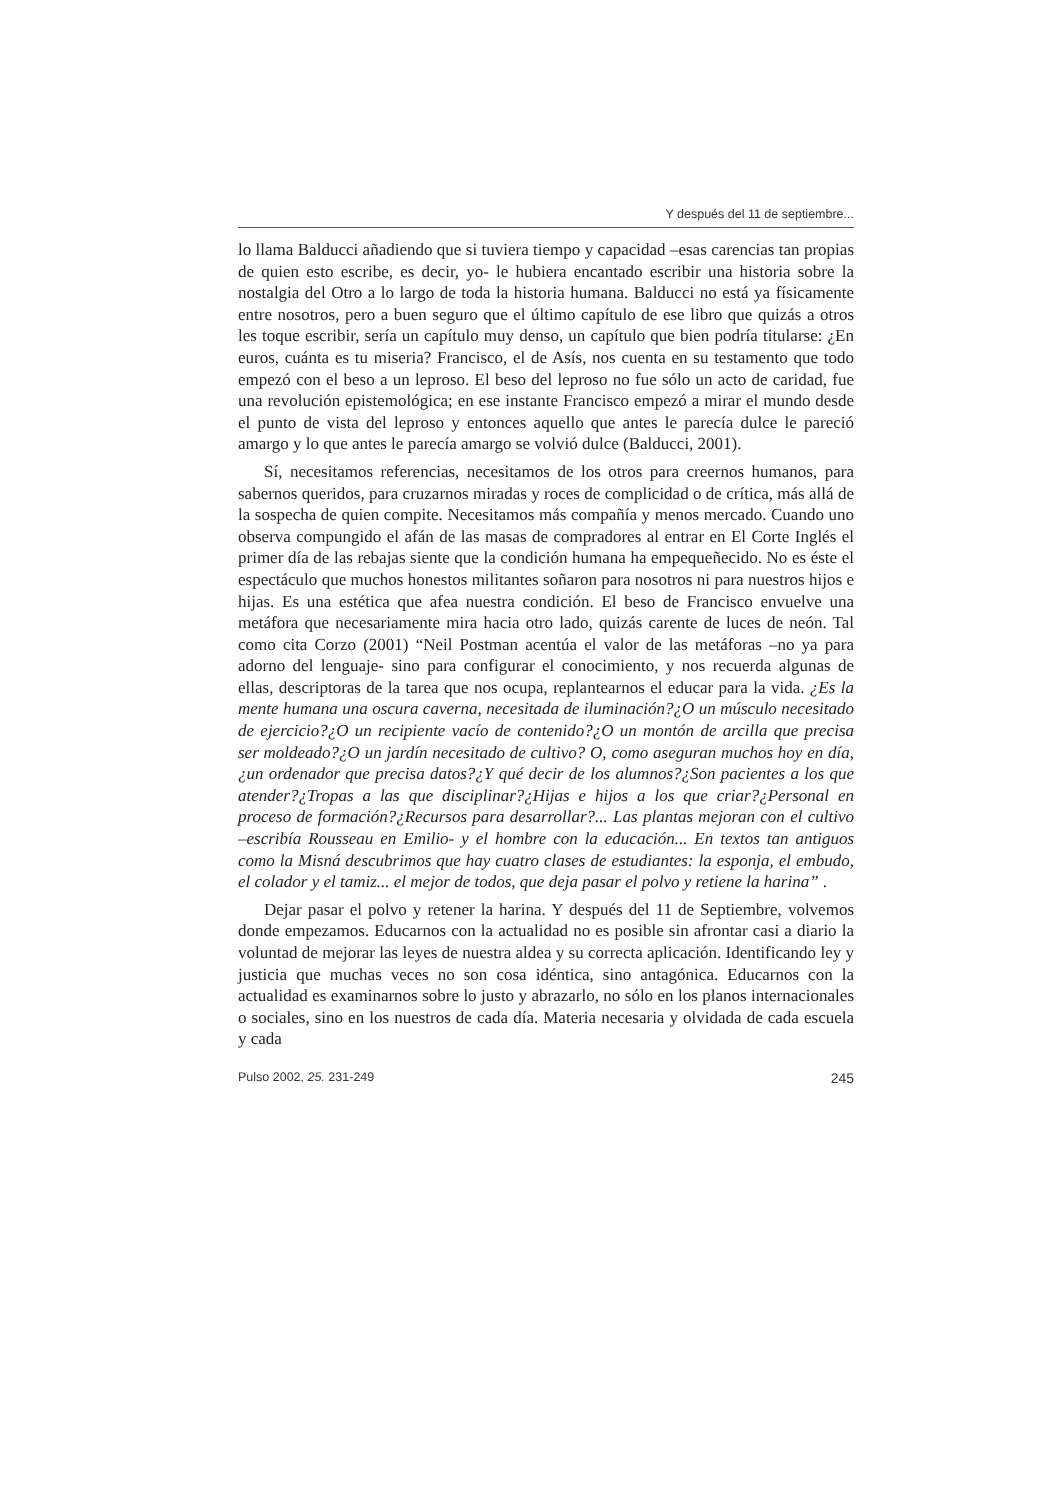Y después del 11 de septiembre...
lo llama Balducci añadiendo que si tuviera tiempo y capacidad –esas carencias tan propias de quien esto escribe, es decir, yo- le hubiera encantado escribir una historia sobre la nostalgia del Otro a lo largo de toda la historia humana. Balducci no está ya físicamente entre nosotros, pero a buen seguro que el último capítulo de ese libro que quizás a otros les toque escribir, sería un capítulo muy denso, un capítulo que bien podría titularse: ¿En euros, cuánta es tu miseria? Francisco, el de Asís, nos cuenta en su testamento que todo empezó con el beso a un leproso. El beso del leproso no fue sólo un acto de caridad, fue una revolución epistemológica; en ese instante Francisco empezó a mirar el mundo desde el punto de vista del leproso y entonces aquello que antes le parecía dulce le pareció amargo y lo que antes le parecía amargo se volvió dulce (Balducci, 2001).
Sí, necesitamos referencias, necesitamos de los otros para creernos humanos, para sabernos queridos, para cruzarnos miradas y roces de complicidad o de crítica, más allá de la sospecha de quien compite. Necesitamos más compañía y menos mercado. Cuando uno observa compungido el afán de las masas de compradores al entrar en El Corte Inglés el primer día de las rebajas siente que la condición humana ha empequeñecido. No es éste el espectáculo que muchos honestos militantes soñaron para nosotros ni para nuestros hijos e hijas. Es una estética que afea nuestra condición. El beso de Francisco envuelve una metáfora que necesariamente mira hacia otro lado, quizás carente de luces de neón. Tal como cita Corzo (2001) “Neil Postman acentúa el valor de las metáforas –no ya para adorno del lenguaje- sino para configurar el conocimiento, y nos recuerda algunas de ellas, descriptoras de la tarea que nos ocupa, replantearnos el educar para la vida. ¿Es la mente humana una oscura caverna, necesitada de iluminación?¿O un músculo necesitado de ejercicio?¿O un recipiente vacío de contenido?¿O un montón de arcilla que precisa ser moldeado?¿O un jardín necesitado de cultivo? O, como aseguran muchos hoy en día, ¿un ordenador que precisa datos?¿Y qué decir de los alumnos?¿Son pacientes a los que atender?¿Tropas a las que disciplinar?¿Hijas e hijos a los que criar?¿Personal en proceso de formación?¿Recursos para desarrollar?... Las plantas mejoran con el cultivo –escribía Rousseau en Emilio- y el hombre con la educación... En textos tan antiguos como la Misná descubrimos que hay cuatro clases de estudiantes: la esponja, el embudo, el colador y el tamiz... el mejor de todos, que deja pasar el polvo y retiene la harina” .
Dejar pasar el polvo y retener la harina. Y después del 11 de Septiembre, volvemos donde empezamos. Educarnos con la actualidad no es posible sin afrontar casi a diario la voluntad de mejorar las leyes de nuestra aldea y su correcta aplicación. Identificando ley y justicia que muchas veces no son cosa idéntica, sino antagónica. Educarnos con la actualidad es examinarnos sobre lo justo y abrazarlo, no sólo en los planos internacionales o sociales, sino en los nuestros de cada día. Materia necesaria y olvidada de cada escuela y cada
Pulso 2002, 25. 231-249 245